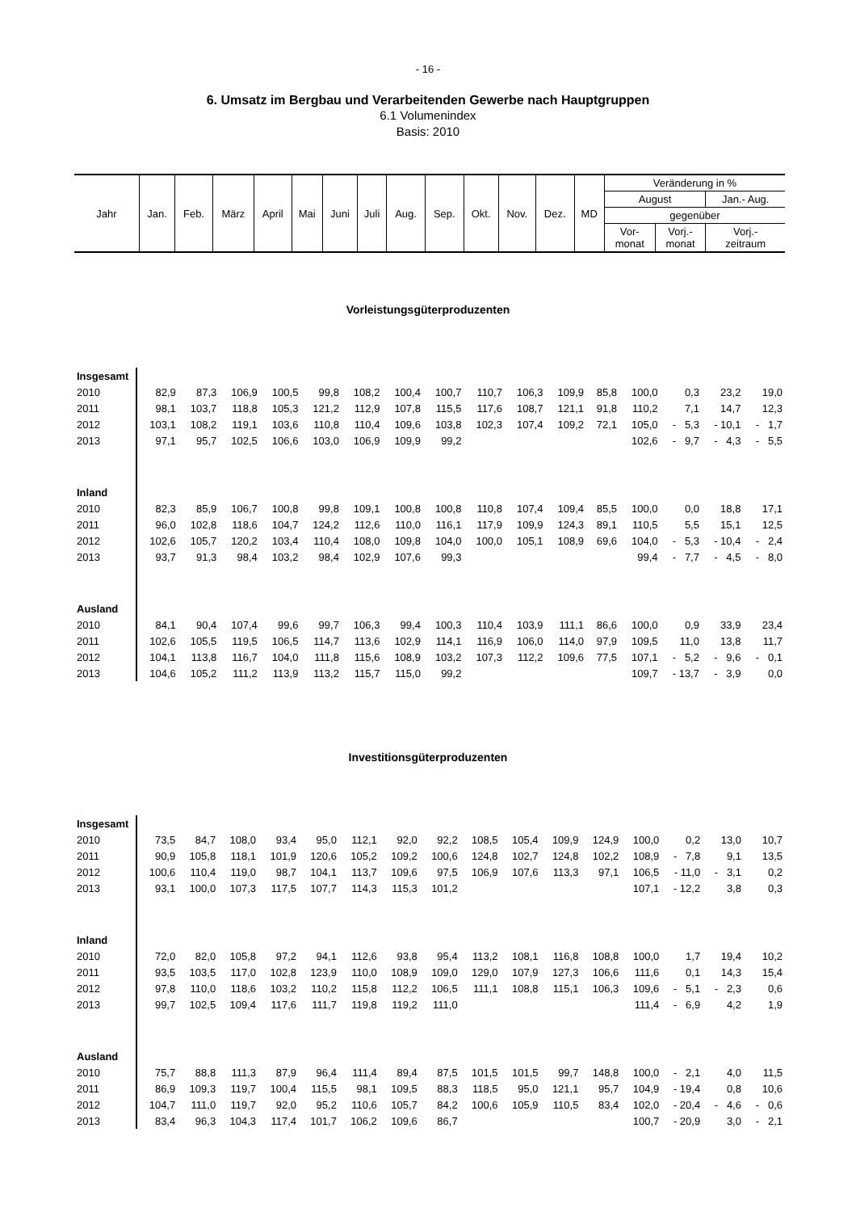- 16 -
6. Umsatz im Bergbau und Verarbeitenden Gewerbe nach Hauptgruppen
6.1 Volumenindex
Basis: 2010
| Jahr | Jan. | Feb. | März | April | Mai | Juni | Juli | Aug. | Sep. | Okt. | Nov. | Dez. | MD | Veränderung in % | | |
| | | | | | | | | | | | | | | August | | Jan.- Aug. |
| | | | | | | | | | | | | | | gegenüber | | |
| | | | | | | | | | | | | | | Vor- monat | Vorj.- monat | Vorj.- zeitraum |
Vorleistungsgüterproduzenten
| Insgesamt | | | | | | | | | | | | | | | | |
| 2010 | 82,9 | 87,3 | 106,9 | 100,5 | 99,8 | 108,2 | 100,4 | 100,7 | 110,7 | 106,3 | 109,9 | 85,8 | 100,0 | 0,3 | 23,2 | 19,0 |
| 2011 | 98,1 | 103,7 | 118,8 | 105,3 | 121,2 | 112,9 | 107,8 | 115,5 | 117,6 | 108,7 | 121,1 | 91,8 | 110,2 | 7,1 | 14,7 | 12,3 |
| 2012 | 103,1 | 108,2 | 119,1 | 103,6 | 110,8 | 110,4 | 109,6 | 103,8 | 102,3 | 107,4 | 109,2 | 72,1 | 105,0 | - 5,3 | - 10,1 | - 1,7 |
| 2013 | 97,1 | 95,7 | 102,5 | 106,6 | 103,0 | 106,9 | 109,9 | 99,2 | | | | | 102,6 | - 9,7 | - 4,3 | - 5,5 |
| Inland | | | | | | | | | | | | | | | | |
| 2010 | 82,3 | 85,9 | 106,7 | 100,8 | 99,8 | 109,1 | 100,8 | 100,8 | 110,8 | 107,4 | 109,4 | 85,5 | 100,0 | 0,0 | 18,8 | 17,1 |
| 2011 | 96,0 | 102,8 | 118,6 | 104,7 | 124,2 | 112,6 | 110,0 | 116,1 | 117,9 | 109,9 | 124,3 | 89,1 | 110,5 | 5,5 | 15,1 | 12,5 |
| 2012 | 102,6 | 105,7 | 120,2 | 103,4 | 110,4 | 108,0 | 109,8 | 104,0 | 100,0 | 105,1 | 108,9 | 69,6 | 104,0 | - 5,3 | - 10,4 | - 2,4 |
| 2013 | 93,7 | 91,3 | 98,4 | 103,2 | 98,4 | 102,9 | 107,6 | 99,3 | | | | | 99,4 | - 7,7 | - 4,5 | - 8,0 |
| Ausland | | | | | | | | | | | | | | | | |
| 2010 | 84,1 | 90,4 | 107,4 | 99,6 | 99,7 | 106,3 | 99,4 | 100,3 | 110,4 | 103,9 | 111,1 | 86,6 | 100,0 | 0,9 | 33,9 | 23,4 |
| 2011 | 102,6 | 105,5 | 119,5 | 106,5 | 114,7 | 113,6 | 102,9 | 114,1 | 116,9 | 106,0 | 114,0 | 97,9 | 109,5 | 11,0 | 13,8 | 11,7 |
| 2012 | 104,1 | 113,8 | 116,7 | 104,0 | 111,8 | 115,6 | 108,9 | 103,2 | 107,3 | 112,2 | 109,6 | 77,5 | 107,1 | - 5,2 | - 9,6 | - 0,1 |
| 2013 | 104,6 | 105,2 | 111,2 | 113,9 | 113,2 | 115,7 | 115,0 | 99,2 | | | | | 109,7 | - 13,7 | - 3,9 | 0,0 |
Investitionsgüterproduzenten
| Insgesamt | | | | | | | | | | | | | | | | |
| 2010 | 73,5 | 84,7 | 108,0 | 93,4 | 95,0 | 112,1 | 92,0 | 92,2 | 108,5 | 105,4 | 109,9 | 124,9 | 100,0 | 0,2 | 13,0 | 10,7 |
| 2011 | 90,9 | 105,8 | 118,1 | 101,9 | 120,6 | 105,2 | 109,2 | 100,6 | 124,8 | 102,7 | 124,8 | 102,2 | 108,9 | - 7,8 | 9,1 | 13,5 |
| 2012 | 100,6 | 110,4 | 119,0 | 98,7 | 104,1 | 113,7 | 109,6 | 97,5 | 106,9 | 107,6 | 113,3 | 97,1 | 106,5 | - 11,0 | - 3,1 | 0,2 |
| 2013 | 93,1 | 100,0 | 107,3 | 117,5 | 107,7 | 114,3 | 115,3 | 101,2 | | | | | 107,1 | - 12,2 | 3,8 | 0,3 |
| Inland | | | | | | | | | | | | | | | | |
| 2010 | 72,0 | 82,0 | 105,8 | 97,2 | 94,1 | 112,6 | 93,8 | 95,4 | 113,2 | 108,1 | 116,8 | 108,8 | 100,0 | 1,7 | 19,4 | 10,2 |
| 2011 | 93,5 | 103,5 | 117,0 | 102,8 | 123,9 | 110,0 | 108,9 | 109,0 | 129,0 | 107,9 | 127,3 | 106,6 | 111,6 | 0,1 | 14,3 | 15,4 |
| 2012 | 97,8 | 110,0 | 118,6 | 103,2 | 110,2 | 115,8 | 112,2 | 106,5 | 111,1 | 108,8 | 115,1 | 106,3 | 109,6 | - 5,1 | - 2,3 | 0,6 |
| 2013 | 99,7 | 102,5 | 109,4 | 117,6 | 111,7 | 119,8 | 119,2 | 111,0 | | | | | 111,4 | - 6,9 | 4,2 | 1,9 |
| Ausland | | | | | | | | | | | | | | | | |
| 2010 | 75,7 | 88,8 | 111,3 | 87,9 | 96,4 | 111,4 | 89,4 | 87,5 | 101,5 | 101,5 | 99,7 | 148,8 | 100,0 | - 2,1 | 4,0 | 11,5 |
| 2011 | 86,9 | 109,3 | 119,7 | 100,4 | 115,5 | 98,1 | 109,5 | 88,3 | 118,5 | 95,0 | 121,1 | 95,7 | 104,9 | - 19,4 | 0,8 | 10,6 |
| 2012 | 104,7 | 111,0 | 119,7 | 92,0 | 95,2 | 110,6 | 105,7 | 84,2 | 100,6 | 105,9 | 110,5 | 83,4 | 102,0 | - 20,4 | - 4,6 | - 0,6 |
| 2013 | 83,4 | 96,3 | 104,3 | 117,4 | 101,7 | 106,2 | 109,6 | 86,7 | | | | | 100,7 | - 20,9 | 3,0 | - 2,1 |